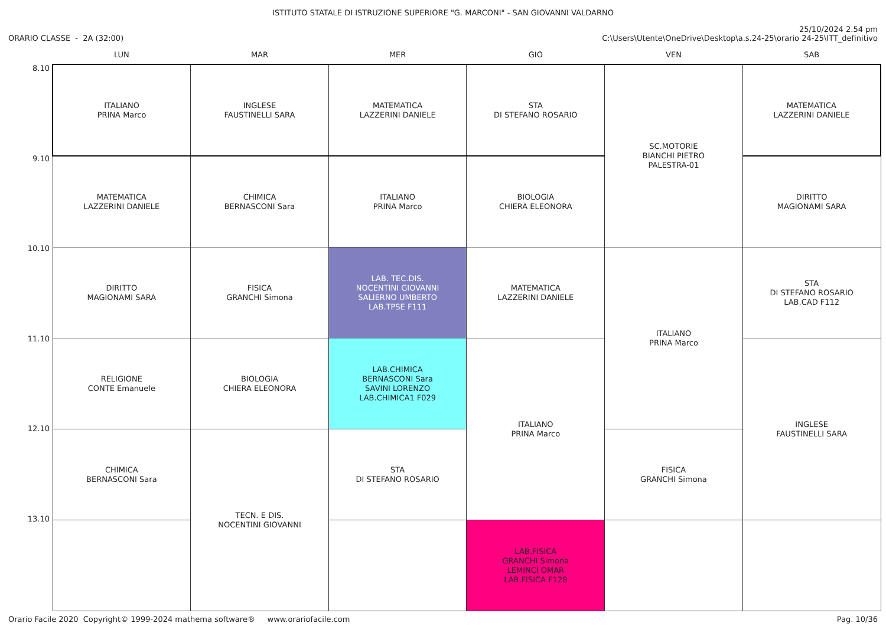ISTITUTO STATALE DI ISTRUZIONE SUPERIORE "G. MARCONI" - SAN GIOVANNI VALDARNO
ORARIO CLASSE - 2A (32:00)
25/10/2024 2.54 pm
C:\Users\Utente\OneDrive\Desktop\a.s.24-25\orario 24-25\ITT_definitivo
8.10
9.10
10.10
11.10
12.10
13.10
| LUN | MAR | MER | GIO | VEN | SAB |
| --- | --- | --- | --- | --- | --- |
| ITALIANO PRINA Marco | INGLESE FAUSTINELLI SARA | MATEMATICA LAZZERINI DANIELE | STA DI STEFANO ROSARIO | SC.MOTORIE BIANCHI PIETRO PALESTRA-01 | MATEMATICA LAZZERINI DANIELE |
| MATEMATICA LAZZERINI DANIELE | CHIMICA BERNASCONI Sara | ITALIANO PRINA Marco | BIOLOGIA CHIERA ELEONORA | | DIRITTO MAGIONAMI SARA |
| DIRITTO MAGIONAMI SARA | FISICA GRANCHI Simona | LAB. TEC.DIS. NOCENTINI GIOVANNI SALIERNO UMBERTO LAB.TPSE F111 | MATEMATICA LAZZERINI DANIELE | ITALIANO PRINA Marco | STA DI STEFANO ROSARIO LAB.CAD F112 |
| RELIGIONE CONTE Emanuele | BIOLOGIA CHIERA ELEONORA | LAB.CHIMICA BERNASCONI Sara SAVINI LORENZO LAB.CHIMICA1 F029 | ITALIANO PRINA Marco | | INGLESE FAUSTINELLI SARA |
| CHIMICA BERNASCONI Sara | TECN. E DIS. NOCENTINI GIOVANNI | STA DI STEFANO ROSARIO | | FISICA GRANCHI Simona | |
| | | | LAB.FISICA GRANCHI Simona LEMINCI OMAR LAB.FISICA F128 | | |
Orario Facile 2020 Copyright© 1999-2024 mathema software® www.orariofacile.com
Pag. 10/36